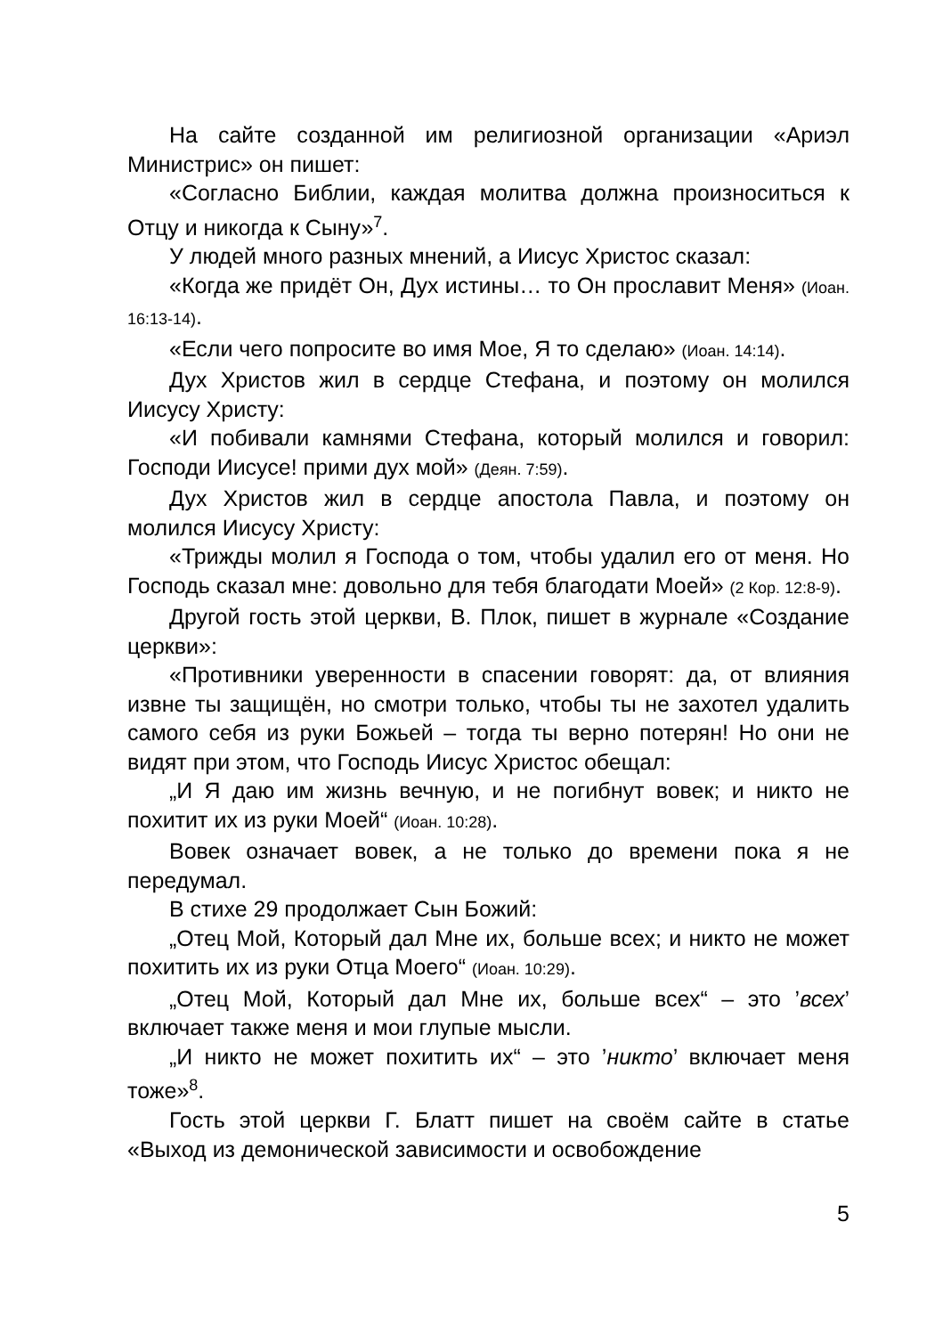На сайте созданной им религиозной организации «Ариэл Министрис» он пишет:
«Согласно Библии, каждая молитва должна произноситься к Отцу и никогда к Сыну»<sup>7</sup>.
У людей много разных мнений, а Иисус Христос сказал:
«Когда же придёт Он, Дух истины… то Он прославит Меня» (Иоан. 16:13-14).
«Если чего попросите во имя Мое, Я то сделаю» (Иоан. 14:14).
Дух Христов жил в сердце Стефана, и поэтому он молился Иисусу Христу:
«И побивали камнями Стефана, который молился и говорил: Господи Иисусе! прими дух мой» (Деян. 7:59).
Дух Христов жил в сердце апостола Павла, и поэтому он молился Иисусу Христу:
«Трижды молил я Господа о том, чтобы удалил его от меня. Но Господь сказал мне: довольно для тебя благодати Моей» (2 Кор. 12:8-9).
Другой гость этой церкви, В. Плок, пишет в журнале «Создание церкви»:
«Противники уверенности в спасении говорят: да, от влияния извне ты защищён, но смотри только, чтобы ты не захотел удалить самого себя из руки Божьей – тогда ты верно потерян! Но они не видят при этом, что Господь Иисус Христос обещал:
„И Я даю им жизнь вечную, и не погибнут вовек; и никто не похитит их из руки Моей“ (Иоан. 10:28).
Вовек означает вовек, а не только до времени пока я не передумал.
В стихе 29 продолжает Сын Божий:
„Отец Мой, Который дал Мне их, больше всех; и никто не может похитить их из руки Отца Моего“ (Иоан. 10:29).
„Отец Мой, Который дал Мне их, больше всех“ – это ’всех’ включает также меня и мои глупые мысли.
„И никто не может похитить их“ – это ’никто’ включает меня тоже»<sup>8</sup>.
Гость этой церкви Г. Блатт пишет на своём сайте в статье «Выход из демонической зависимости и освобождение
5